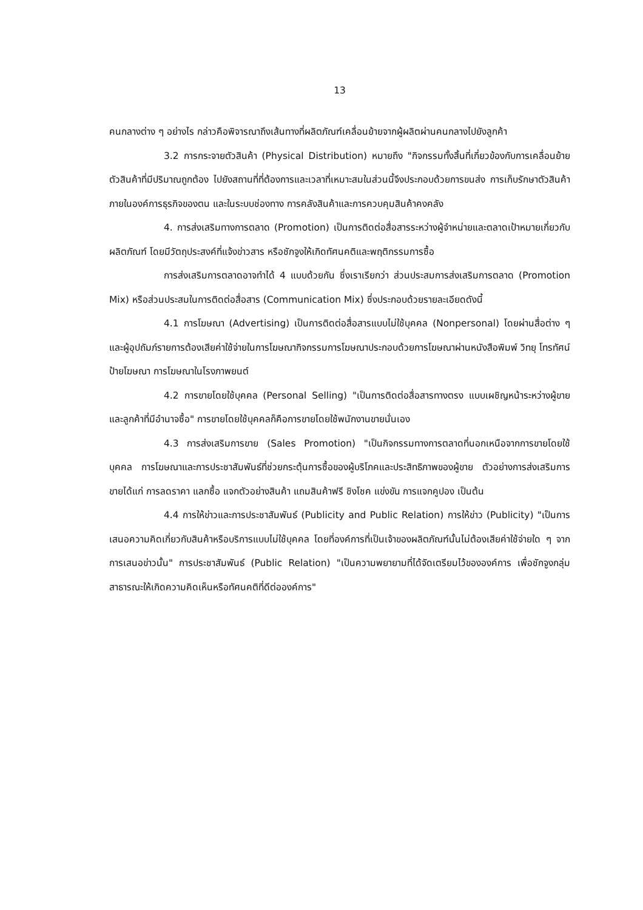13
คนกลางต่าง ๆ อย่างไร กล่าวคือพิจารณาถึงเส้นทางที่ผลิตภัณฑ์เคลื่อนย้ายจากผู้ผลิตผ่านคนกลางไปยังลูกค้า
3.2 การกระจายตัวสินค้า (Physical Distribution) หมายถึง "กิจกรรมทั้งสิ้นที่เกี่ยวข้องกับการเคลื่อนย้ายตัวสินค้าที่มีปริมาณถูกต้อง ไปยังสถานที่ที่ต้องการและเวลาที่เหมาะสมในส่วนนี้จึงประกอบด้วยการขนส่ง การเก็บรักษาตัวสินค้าภายในองค์การธุรกิจของตน และในระบบช่องทาง การคลังสินค้าและการควบคุมสินค้าคงคลัง
4. การส่งเสริมทางการตลาด (Promotion) เป็นการติดต่อสื่อสารระหว่างผู้จำหน่ายและตลาดเป้าหมายเกี่ยวกับผลิตภัณฑ์ โดยมีวัตถุประสงค์ที่แจ้งข่าวสาร หรือชักจูงให้เกิดทัศนคติและพฤติกรรมการซื้อ
การส่งเสริมการตลาดอาจทำได้ 4 แบบด้วยกัน ซึ่งเราเรียกว่า ส่วนประสมการส่งเสริมการตลาด (Promotion Mix) หรือส่วนประสมในการติดต่อสื่อสาร (Communication Mix) ซึ่งประกอบด้วยรายละเอียดดังนี้
4.1 การโฆษณา (Advertising) เป็นการติดต่อสื่อสารแบบไม่ใช้บุคคล (Nonpersonal) โดยผ่านสื่อต่าง ๆ และผู้อุปถัมภ์รายการต้องเสียค่าใช้จ่ายในการโฆษณากิจกรรมการโฆษณาประกอบด้วยการโฆษณาผ่านหนังสือพิมพ์ วิทยุ โทรทัศน์ ป้ายโฆษณา การโฆษณาในโรงภาพยนต์
4.2 การขายโดยใช้บุคคล (Personal Selling) "เป็นการติดต่อสื่อสารทางตรง แบบเผชิญหน้าระหว่างผู้ขายและลูกค้าที่มีอำนาจซื้อ" การขายโดยใช้บุคคลก็คือการขายโดยใช้พนักงานขายนั่นเอง
4.3 การส่งเสริมการขาย (Sales Promotion) "เป็นกิจกรรมทางการตลาดที่นอกเหนือจากการขายโดยใช้บุคคล การโฆษณาและการประชาสัมพันธ์ที่ช่วยกระตุ้นการซื้อของผู้บริโภคและประสิทธิภาพของผู้ขาย ตัวอย่างการส่งเสริมการขายได้แก่ การลดราคา แลกซื้อ แจกตัวอย่างสินค้า แถมสินค้าฟรี ชิงโชค แข่งขัน การแจกคูปอง เป็นต้น
4.4 การให้ข่าวและการประชาสัมพันธ์ (Publicity and Public Relation) การให้ข่าว (Publicity) "เป็นการเสนอความคิดเกี่ยวกับสินค้าหรือบริการแบบไม่ใช้บุคคล โดยที่องค์การที่เป็นเจ้าของผลิตภัณฑ์นั้นไม่ต้องเสียค่าใช้จ่ายใด ๆ จากการเสนอข่าวนั้น" การประชาสัมพันธ์ (Public Relation) "เป็นความพยายามที่ได้จัดเตรียมไว้ขององค์การ เพื่อชักจูงกลุ่มสาธารณะให้เกิดความคิดเห็นหรือทัศนคติที่ดีต่อองค์การ"